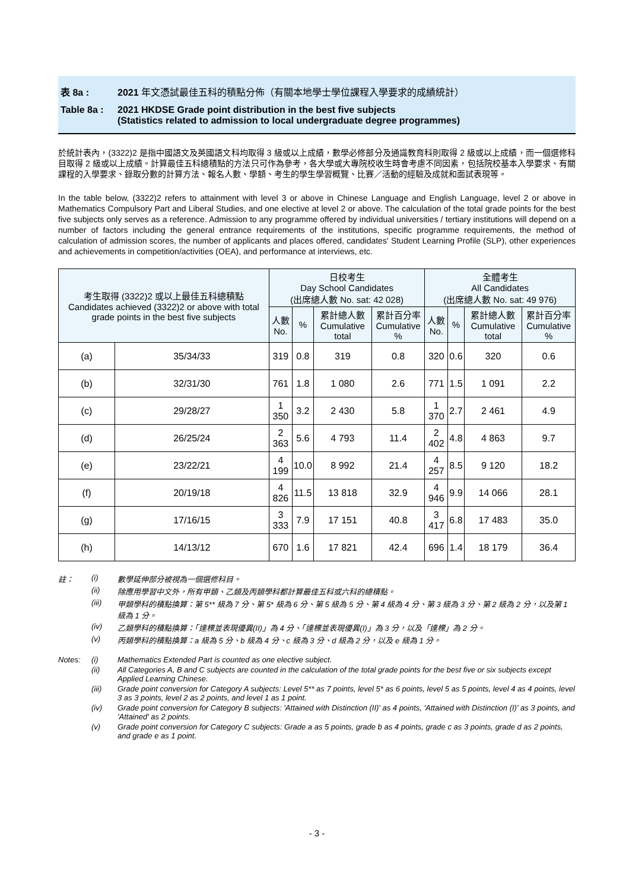表 8a : 2021 年文憑試最佳五科的積點分佈（有關本地學士學位課程入學要求的成績統計）
Table 8a : 2021 HKDSE Grade point distribution in the best five subjects
(Statistics related to admission to local undergraduate degree programmes)
於統計表內，(3322)2 是指中國語文及英國語文科均取得 3 級或以上成績，數學必修部分及通識教育科則取得 2 級或以上成績，而一個選修科目取得 2 級或以上成績。計算最佳五科總積點的方法只可作為參考，各大學或大專院校收生時會考慮不同因素，包括院校基本入學要求、有關課程的入學要求、錄取分數的計算方法、報名人數、學額、考生的學生學習概覽、比賽／活動的經驗及成就和面試表現等。
In the table below, (3322)2 refers to attainment with level 3 or above in Chinese Language and English Language, level 2 or above in Mathematics Compulsory Part and Liberal Studies, and one elective at level 2 or above. The calculation of the total grade points for the best five subjects only serves as a reference. Admission to any programme offered by individual universities / tertiary institutions will depend on a number of factors including the general entrance requirements of the institutions, specific programme requirements, the method of calculation of admission scores, the number of applicants and places offered, candidates' Student Learning Profile (SLP), other experiences and achievements in competition/activities (OEA), and performance at interviews, etc.
| 考生取得 (3322)2 或以上最佳五科總積點 Candidates achieved (3322)2 or above with total grade points in the best five subjects | | 日校考生 Day School Candidates (出席總人數 No. sat: 42 028) | | | | 全體考生 All Candidates (出席總人數 No. sat: 49 976) | | | |
| --- | --- | --- | --- | --- | --- | --- | --- | --- | --- |
| | | 人數 No. | % | 累計總人數 Cumulative total | 累計百分率 Cumulative % | 人數 No. | % | 累計總人數 Cumulative total | 累計百分率 Cumulative % |
| (a) | 35/34/33 | 319 | 0.8 | 319 | 0.8 | 320 | 0.6 | 320 | 0.6 |
| (b) | 32/31/30 | 761 | 1.8 | 1 080 | 2.6 | 771 | 1.5 | 1 091 | 2.2 |
| (c) | 29/28/27 | 1 350 | 3.2 | 2 430 | 5.8 | 1 370 | 2.7 | 2 461 | 4.9 |
| (d) | 26/25/24 | 2 363 | 5.6 | 4 793 | 11.4 | 2 402 | 4.8 | 4 863 | 9.7 |
| (e) | 23/22/21 | 4 199 | 10.0 | 8 992 | 21.4 | 4 257 | 8.5 | 9 120 | 18.2 |
| (f) | 20/19/18 | 4 826 | 11.5 | 13 818 | 32.9 | 4 946 | 9.9 | 14 066 | 28.1 |
| (g) | 17/16/15 | 3 333 | 7.9 | 17 151 | 40.8 | 3 417 | 6.8 | 17 483 | 35.0 |
| (h) | 14/13/12 | 670 | 1.6 | 17 821 | 42.4 | 696 | 1.4 | 18 179 | 36.4 |
註： (i) 數學延伸部分被視為一個選修科目。
(ii) 除應用學習中文外，所有甲類、乙類及丙類學科都計算最佳五科或六科的總積點。
(iii) 甲類學科的積點換算：第 5** 級為 7 分、第 5* 級為 6 分、第 5 級為 5 分、第 4 級為 4 分、第 3 級為 3 分、第 2 級為 2 分，以及第 1 級為 1 分。
(iv) 乙類學科的積點換算：「達標並表現優異(II)」為 4 分、「達標並表現優異(I)」為 3 分，以及「達標」為 2 分。
(v) 丙類學科的積點換算：a 級為 5 分、b 級為 4 分、c 級為 3 分、d 級為 2 分，以及 e 級為 1 分。
Notes: (i) Mathematics Extended Part is counted as one elective subject.
(ii) All Categories A, B and C subjects are counted in the calculation of the total grade points for the best five or six subjects except Applied Learning Chinese.
(iii) Grade point conversion for Category A subjects: Level 5** as 7 points, level 5* as 6 points, level 5 as 5 points, level 4 as 4 points, level 3 as 3 points, level 2 as 2 points, and level 1 as 1 point.
(iv) Grade point conversion for Category B subjects: 'Attained with Distinction (II)' as 4 points, 'Attained with Distinction (I)' as 3 points, and 'Attained' as 2 points.
(v) Grade point conversion for Category C subjects: Grade a as 5 points, grade b as 4 points, grade c as 3 points, grade d as 2 points, and grade e as 1 point.
- 3 -